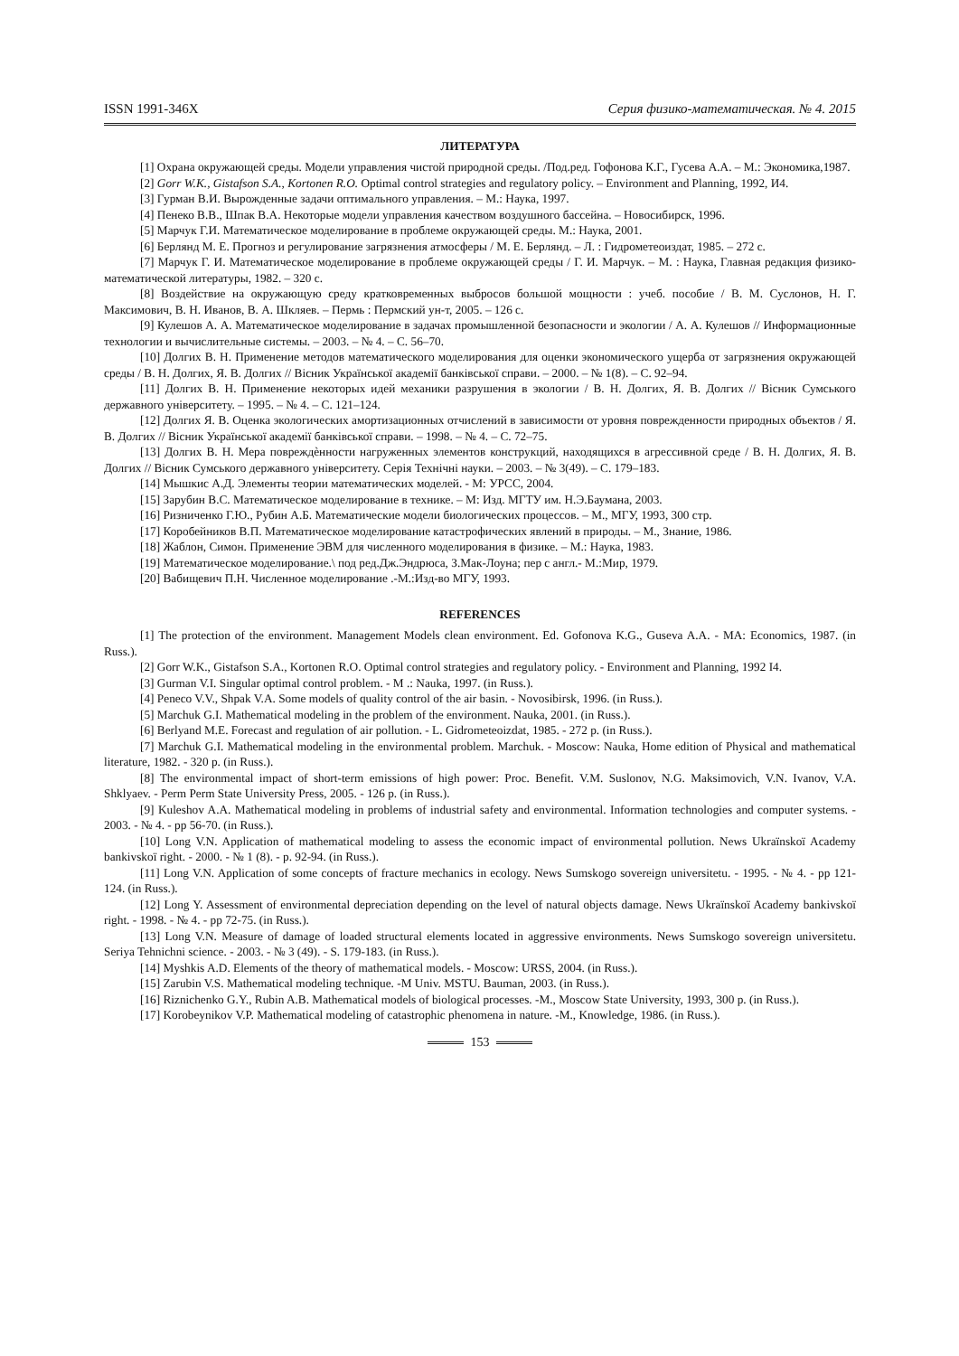ISSN 1991-346X Серия физико-математическая. № 4. 2015
ЛИТЕРАТУРА
[1] Охрана окружающей среды. Модели управления чистой природной среды. /Под.ред. Гофонова К.Г., Гусева А.А. – М.: Экономика,1987.
[2] Gorr W.K., Gistafson S.A., Kortonen R.O. Optimal control strategies and regulatory policy. – Environment and Planning, 1992, И4.
[3] Гурман В.И. Вырожденные задачи оптимального управления. – М.: Наука, 1997.
[4] Пенеко В.В., Шпак В.А. Некоторые модели управления качеством воздушного бассейна. – Новосибирск, 1996.
[5] Марчук Г.И. Математическое моделирование в проблеме окружающей среды. М.: Наука, 2001.
[6] Берлянд М. Е. Прогноз и регулирование загрязнения атмосферы / М. Е. Берлянд. – Л. : Гидрометеоиздат, 1985. – 272 с.
[7] Марчук Г. И. Математическое моделирование в проблеме окружающей среды / Г. И. Марчук. – М. : Наука, Главная редакция физико-математической литературы, 1982. – 320 с.
[8] Воздействие на окружающую среду кратковременных выбросов большой мощности : учеб. пособие / В. М. Суслонов, Н. Г. Максимович, В. Н. Иванов, В. А. Шкляев. – Пермь : Пермский ун-т, 2005. – 126 с.
[9] Кулешов А. А. Математическое моделирование в задачах промышленной безопасности и экологии / А. А. Кулешов // Информационные технологии и вычислительные системы. – 2003. – № 4. – С. 56–70.
[10] Долгих В. Н. Применение методов математического моделирования для оценки экономического ущерба от загрязнения окружающей среды / В. Н. Долгих, Я. В. Долгих // Вісник Української академії банківської справи. – 2000. – № 1(8). – С. 92–94.
[11] Долгих В. Н. Применение некоторых идей механики разрушения в экологии / В. Н. Долгих, Я. В. Долгих // Вісник Сумського державного університету. – 1995. – № 4. – С. 121–124.
[12] Долгих Я. В. Оценка экологических амортизационных отчислений в зависимости от уровня поврежденности природных объектов / Я. В. Долгих // Вісник Української академії банківської справи. – 1998. – № 4. – С. 72–75.
[13] Долгих В. Н. Мера повреждѐнности нагруженных элементов конструкций, находящихся в агрессивной среде / В. Н. Долгих, Я. В. Долгих // Вісник Сумського державного університету. Серія Технічні науки. – 2003. – № 3(49). – С. 179–183.
[14] Мышкис А.Д. Элементы теории математических моделей. - М: УРСС, 2004.
[15] Зарубин В.С. Математическое моделирование в технике. – М: Изд. МГТУ им. Н.Э.Баумана, 2003.
[16] Ризниченко Г.Ю., Рубин А.Б. Математические модели биологических процессов. – М., МГУ, 1993, 300 стр.
[17] Коробейников В.П. Математическое моделирование катастрофических явлений в природы. – М., Знание, 1986.
[18] Жаблон, Симон. Применение ЭВМ для численного моделирования в физике. – М.: Наука, 1983.
[19] Математическое моделирование.\ под ред.Дж.Эндрюса, З.Мак-Лоуна; пер с англ.- М.:Мир, 1979.
[20] Вабищевич П.Н. Численное моделирование .-М.:Изд-во МГУ, 1993.
REFERENCES
[1] The protection of the environment. Management Models clean environment. Ed. Gofonova K.G., Guseva A.A. - MA: Economics, 1987. (in Russ.).
[2] Gorr W.K., Gistafson S.A., Kortonen R.O. Optimal control strategies and regulatory policy. - Environment and Planning, 1992 I4.
[3] Gurman V.I. Singular optimal control problem. - M .: Nauka, 1997. (in Russ.).
[4] Peneco V.V., Shpak V.A. Some models of quality control of the air basin. - Novosibirsk, 1996. (in Russ.).
[5] Marchuk G.I. Mathematical modeling in the problem of the environment. Nauka, 2001. (in Russ.).
[6] Berlyand M.E. Forecast and regulation of air pollution. - L. Gidrometeoizdat, 1985. - 272 p. (in Russ.).
[7] Marchuk G.I. Mathematical modeling in the environmental problem. Marchuk. - Moscow: Nauka, Home edition of Physical and mathematical literature, 1982. - 320 p. (in Russ.).
[8] The environmental impact of short-term emissions of high power: Proc. Benefit. V.M. Suslonov, N.G. Maksimovich, V.N. Ivanov, V.A. Shklyaev. - Perm Perm State University Press, 2005. - 126 p. (in Russ.).
[9] Kuleshov A.A. Mathematical modeling in problems of industrial safety and environmental. Information technologies and computer systems. - 2003. - № 4. - pp 56-70. (in Russ.).
[10] Long V.N. Application of mathematical modeling to assess the economic impact of environmental pollution. News Ukraïnskoï Academy bankivskoï right. - 2000. - № 1 (8). - p. 92-94. (in Russ.).
[11] Long V.N. Application of some concepts of fracture mechanics in ecology. News Sumskogo sovereign universitetu. - 1995. - № 4. - pp 121-124. (in Russ.).
[12] Long Y. Assessment of environmental depreciation depending on the level of natural objects damage. News Ukraïnskoï Academy bankivskoï right. - 1998. - № 4. - pp 72-75. (in Russ.).
[13] Long V.N. Measure of damage of loaded structural elements located in aggressive environments. News Sumskogo sovereign universitetu. Seriya Tehnichni science. - 2003. - № 3 (49). - S. 179-183. (in Russ.).
[14] Myshkis A.D. Elements of the theory of mathematical models. - Moscow: URSS, 2004. (in Russ.).
[15] Zarubin V.S. Mathematical modeling technique. -M Univ. MSTU. Bauman, 2003. (in Russ.).
[16] Riznichenko G.Y., Rubin A.B. Mathematical models of biological processes. -M., Moscow State University, 1993, 300 p. (in Russ.).
[17] Korobeynikov V.P. Mathematical modeling of catastrophic phenomena in nature. -M., Knowledge, 1986. (in Russ.).
153